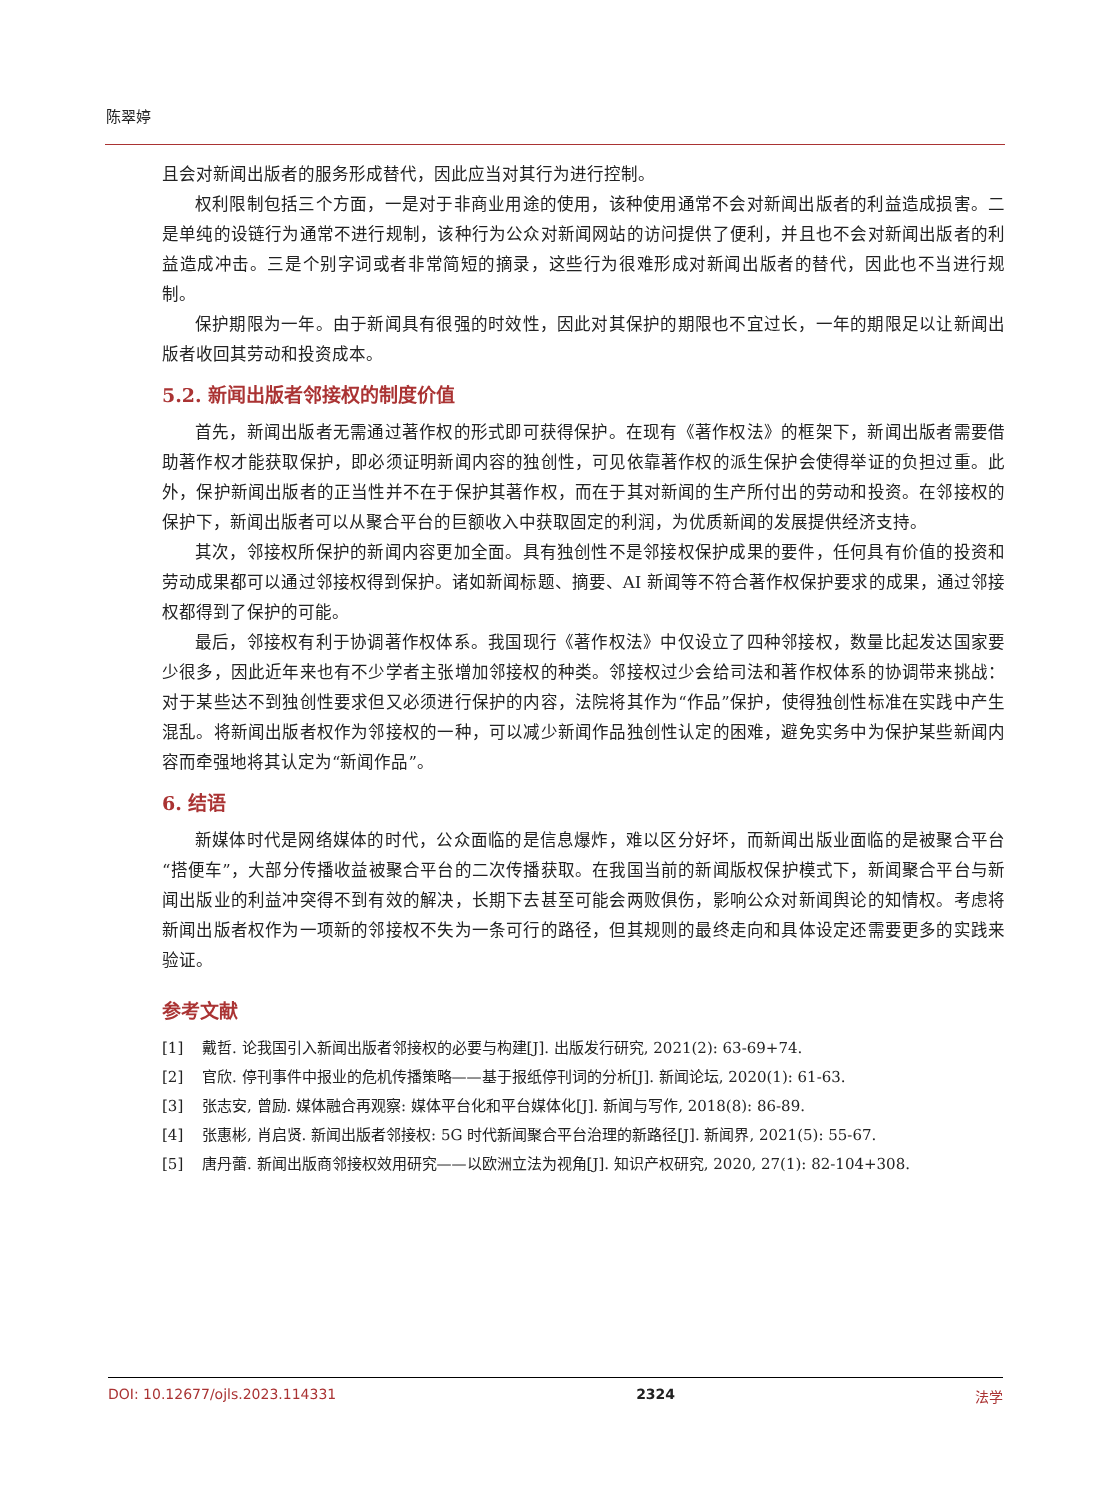陈翠婷
且会对新闻出版者的服务形成替代，因此应当对其行为进行控制。
权利限制包括三个方面，一是对于非商业用途的使用，该种使用通常不会对新闻出版者的利益造成损害。二是单纯的设链行为通常不进行规制，该种行为公众对新闻网站的访问提供了便利，并且也不会对新闻出版者的利益造成冲击。三是个别字词或者非常简短的摘录，这些行为很难形成对新闻出版者的替代，因此也不当进行规制。
保护期限为一年。由于新闻具有很强的时效性，因此对其保护的期限也不宜过长，一年的期限足以让新闻出版者收回其劳动和投资成本。
5.2. 新闻出版者邻接权的制度价值
首先，新闻出版者无需通过著作权的形式即可获得保护。在现有《著作权法》的框架下，新闻出版者需要借助著作权才能获取保护，即必须证明新闻内容的独创性，可见依靠著作权的派生保护会使得举证的负担过重。此外，保护新闻出版者的正当性并不在于保护其著作权，而在于其对新闻的生产所付出的劳动和投资。在邻接权的保护下，新闻出版者可以从聚合平台的巨额收入中获取固定的利润，为优质新闻的发展提供经济支持。
其次，邻接权所保护的新闻内容更加全面。具有独创性不是邻接权保护成果的要件，任何具有价值的投资和劳动成果都可以通过邻接权得到保护。诸如新闻标题、摘要、AI 新闻等不符合著作权保护要求的成果，通过邻接权都得到了保护的可能。
最后，邻接权有利于协调著作权体系。我国现行《著作权法》中仅设立了四种邻接权，数量比起发达国家要少很多，因此近年来也有不少学者主张增加邻接权的种类。邻接权过少会给司法和著作权体系的协调带来挑战：对于某些达不到独创性要求但又必须进行保护的内容，法院将其作为“作品”保护，使得独创性标准在实践中产生混乱。将新闻出版者权作为邻接权的一种，可以减少新闻作品独创性认定的困难，避免实务中为保护某些新闻内容而牵强地将其认定为“新闻作品”。
6. 结语
新媒体时代是网络媒体的时代，公众面临的是信息爆炸，难以区分好坏，而新闻出版业面临的是被聚合平台“搭便车”，大部分传播收益被聚合平台的二次传播获取。在我国当前的新闻版权保护模式下，新闻聚合平台与新闻出版业的利益冲突得不到有效的解决，长期下去甚至可能会两败俱伤，影响公众对新闻舆论的知情权。考虑将新闻出版者权作为一项新的邻接权不失为一条可行的路径，但其规则的最终走向和具体设定还需要更多的实践来验证。
参考文献
[1] 戴哲. 论我国引入新闻出版者邻接权的必要与构建[J]. 出版发行研究, 2021(2): 63-69+74.
[2] 官欣. 停刊事件中报业的危机传播策略——基于报纸停刊词的分析[J]. 新闻论坛, 2020(1): 61-63.
[3] 张志安, 曾励. 媒体融合再观察: 媒体平台化和平台媒体化[J]. 新闻与写作, 2018(8): 86-89.
[4] 张惠彬, 肖启贤. 新闻出版者邻接权: 5G 时代新闻聚合平台治理的新路径[J]. 新闻界, 2021(5): 55-67.
[5] 唐丹蕾. 新闻出版商邻接权效用研究——以欧洲立法为视角[J]. 知识产权研究, 2020, 27(1): 82-104+308.
DOI: 10.12677/ojls.2023.114331 2324 法学